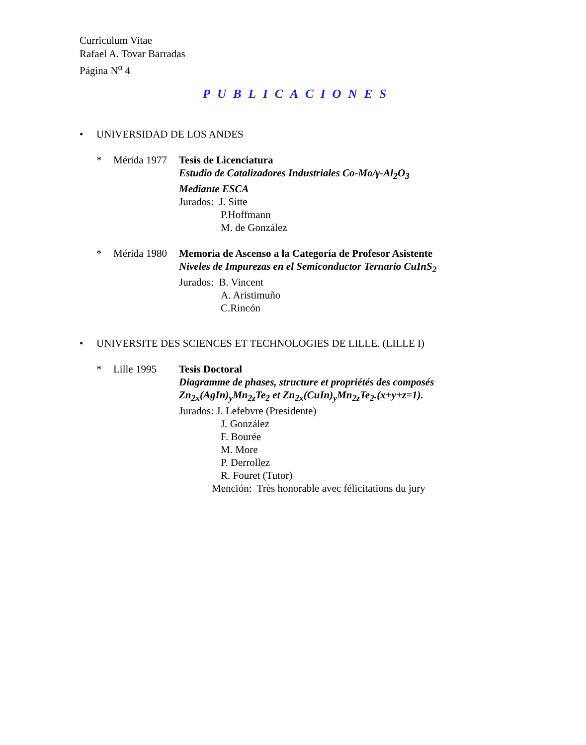Curriculum Vitae
Rafael A. Tovar Barradas
Página N<sup>o</sup> 4
PUBLICACIONES
• UNIVERSIDAD DE LOS ANDES
* Mérida 1977
Tesis de Licenciatura
Estudio de Catalizadores Industriales Co-Mo/γ-Al<sub>2</sub>O<sub>3</sub>
Mediante ESCA
Jurados: J. Sitte
P.Hoffmann
M. de González
* Mérida 1980
Memoria de Ascenso a la Categoría de Profesor Asistente
Niveles de Impurezas en el Semiconductor Ternario CuInS<sub>2</sub>
Jurados: B. Vincent
A. Aristimuño
C.Rincón
• UNIVERSITE DES SCIENCES ET TECHNOLOGIES DE LILLE. (LILLE I)
* Lille 1995 Tesis Doctoral
Diagramme de phases, structure et propriétés des composés
Zn<sub>2x</sub>(AgIn)<sub>y</sub>Mn<sub>2z</sub>Te<sub>2</sub> et Zn<sub>2x</sub>(CuIn)<sub>y</sub>Mn<sub>2z</sub>Te<sub>2</sub>.(x+y+z=1).
Jurados: J. Lefebvre (Presidente)
J. González
F. Bourée
M. More
P. Derrollez
R. Fouret (Tutor)
Mención: Très honorable avec félicitations du jury